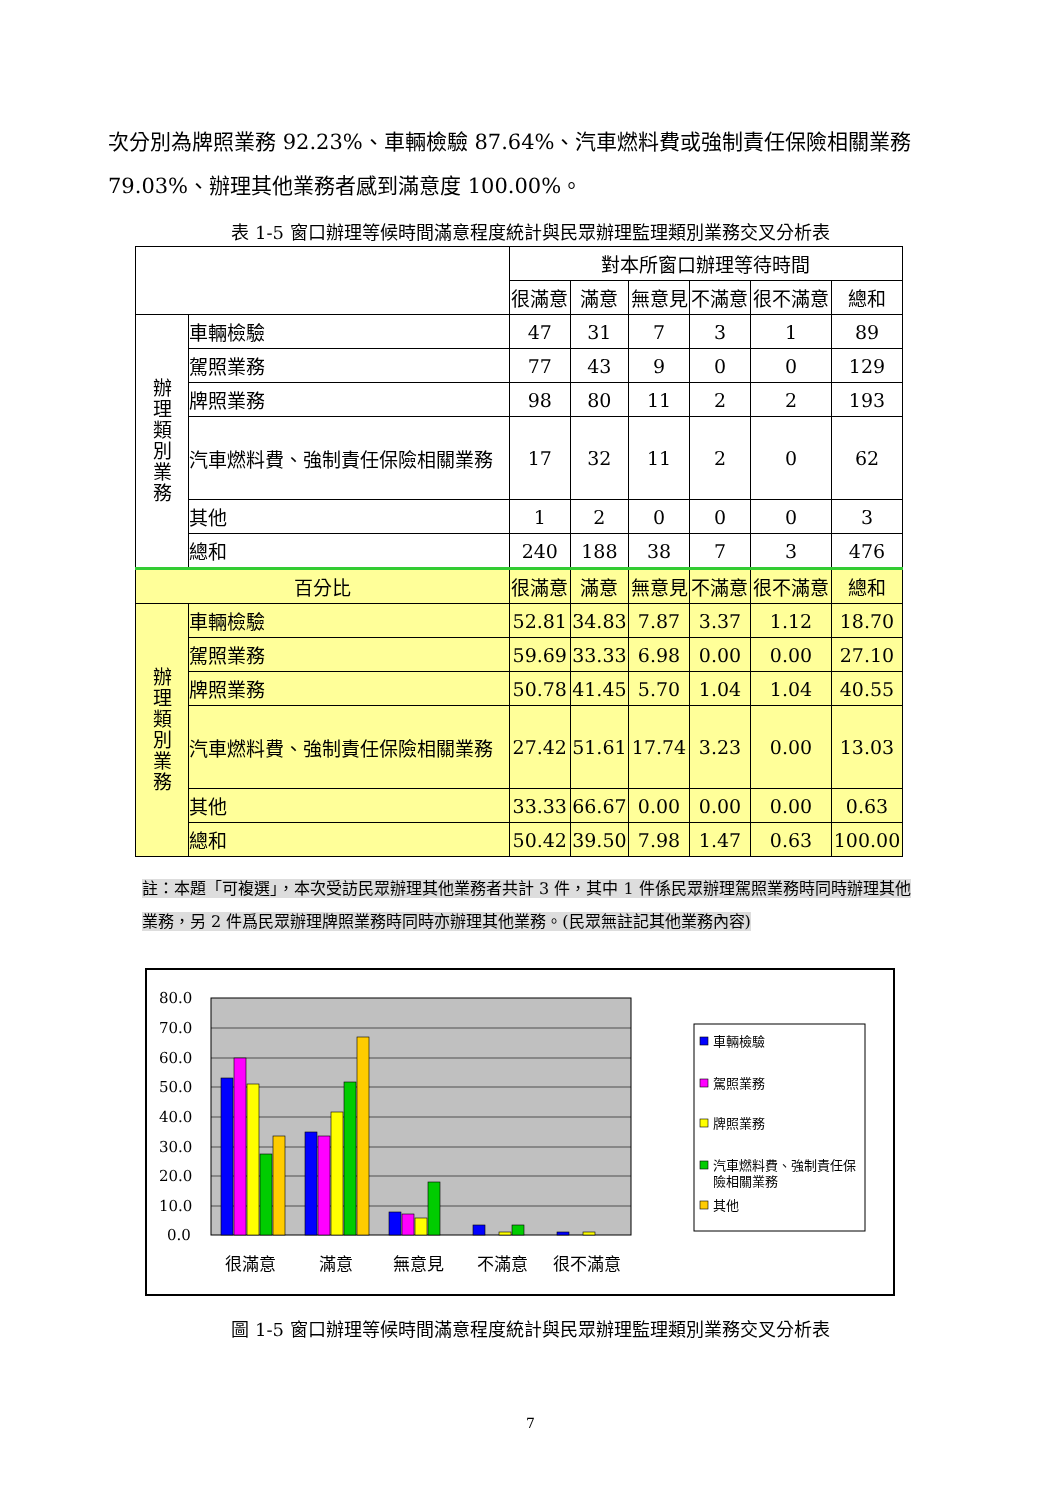次分別為牌照業務 92.23%、車輛檢驗 87.64%、汽車燃料費或強制責任保險相關業務 79.03%、辦理其他業務者感到滿意度 100.00%。
表 1-5 窗口辦理等候時間滿意程度統計與民眾辦理監理類別業務交叉分析表
| | | 對本所窗口辦理等待時間 | | | | | |
| --- | --- | --- | --- | --- | --- | --- | --- |
| | | 很滿意 | 滿意 | 無意見 | 不滿意 | 很不滿意 | 總和 |
| 辦 理 類 別 業 務 | 車輛檢驗 | 47 | 31 | 7 | 3 | 1 | 89 |
| | 駕照業務 | 77 | 43 | 9 | 0 | 0 | 129 |
| | 牌照業務 | 98 | 80 | 11 | 2 | 2 | 193 |
| | 汽車燃料費、強制責任保險相關業務 | 17 | 32 | 11 | 2 | 0 | 62 |
| | 其他 | 1 | 2 | 0 | 0 | 0 | 3 |
| | 總和 | 240 | 188 | 38 | 7 | 3 | 476 |
| 百分比 | | 很滿意 | 滿意 | 無意見 | 不滿意 | 很不滿意 | 總和 |
| 辦 理 類 別 業 務 | 車輛檢驗 | 52.81 | 34.83 | 7.87 | 3.37 | 1.12 | 18.70 |
| | 駕照業務 | 59.69 | 33.33 | 6.98 | 0.00 | 0.00 | 27.10 |
| | 牌照業務 | 50.78 | 41.45 | 5.70 | 1.04 | 1.04 | 40.55 |
| | 汽車燃料費、強制責任保險相關業務 | 27.42 | 51.61 | 17.74 | 3.23 | 0.00 | 13.03 |
| | 其他 | 33.33 | 66.67 | 0.00 | 0.00 | 0.00 | 0.63 |
| | 總和 | 50.42 | 39.50 | 7.98 | 1.47 | 0.63 | 100.00 |
註：本題「可複選」，本次受訪民眾辦理其他業務者共計 3 件，其中 1 件係民眾辦理駕照業務時同時辦理其他業務，另 2 件爲民眾辦理牌照業務時同時亦辦理其他業務。(民眾無註記其他業務內容)
80.0
70.0
60.0
50.0
40.0
30.0
20.0
10.0
0.0
很滿意
滿意
無意見
不滿意
很不滿意
車輛檢驗
駕照業務
牌照業務
汽車燃料費、強制責任保
險相關業務
其他
圖 1-5 窗口辦理等候時間滿意程度統計與民眾辦理監理類別業務交叉分析表
7